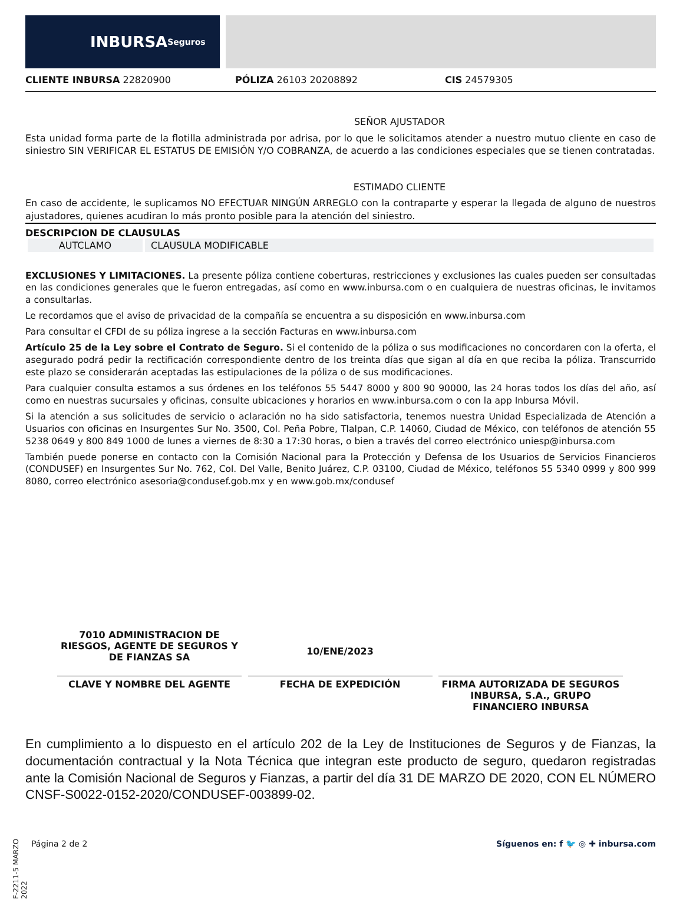INBURSA
Seguros
CLIENTE INBURSA 22820900 PÓLIZA 26103 20208892 CIS 24579305
SEÑOR AJUSTADOR
Esta unidad forma parte de la flotilla administrada por adrisa, por lo que le solicitamos atender a nuestro mutuo cliente en caso de siniestro SIN VERIFICAR EL ESTATUS DE EMISIÓN Y/O COBRANZA, de acuerdo a las condiciones especiales que se tienen contratadas.
ESTIMADO CLIENTE
En caso de accidente, le suplicamos NO EFECTUAR NINGÚN ARREGLO con la contraparte y esperar la llegada de alguno de nuestros ajustadores, quienes acudiran lo más pronto posible para la atención del siniestro.
DESCRIPCION DE CLAUSULAS
| AUTCLAMO | CLAUSULA MODIFICABLE |
EXCLUSIONES Y LIMITACIONES. La presente póliza contiene coberturas, restricciones y exclusiones las cuales pueden ser consultadas en las condiciones generales que le fueron entregadas, así como en www.inbursa.com o en cualquiera de nuestras oficinas, le invitamos a consultarlas.
Le recordamos que el aviso de privacidad de la compañía se encuentra a su disposición en www.inbursa.com
Para consultar el CFDI de su póliza ingrese a la sección Facturas en www.inbursa.com
Artículo 25 de la Ley sobre el Contrato de Seguro. Si el contenido de la póliza o sus modificaciones no concordaren con la oferta, el asegurado podrá pedir la rectificación correspondiente dentro de los treinta días que sigan al día en que reciba la póliza. Transcurrido este plazo se considerarán aceptadas las estipulaciones de la póliza o de sus modificaciones.
Para cualquier consulta estamos a sus órdenes en los teléfonos 55 5447 8000 y 800 90 90000, las 24 horas todos los días del año, así como en nuestras sucursales y oficinas, consulte ubicaciones y horarios en www.inbursa.com o con la app Inbursa Móvil.
Si la atención a sus solicitudes de servicio o aclaración no ha sido satisfactoria, tenemos nuestra Unidad Especializada de Atención a Usuarios con oficinas en Insurgentes Sur No. 3500, Col. Peña Pobre, Tlalpan, C.P. 14060, Ciudad de México, con teléfonos de atención 55 5238 0649 y 800 849 1000 de lunes a viernes de 8:30 a 17:30 horas, o bien a través del correo electrónico uniesp@inbursa.com
También puede ponerse en contacto con la Comisión Nacional para la Protección y Defensa de los Usuarios de Servicios Financieros (CONDUSEF) en Insurgentes Sur No. 762, Col. Del Valle, Benito Juárez, C.P. 03100, Ciudad de México, teléfonos 55 5340 0999 y 800 999 8080, correo electrónico asesoria@condusef.gob.mx y en www.gob.mx/condusef
7010 ADMINISTRACION DE RIESGOS, AGENTE DE SEGUROS Y DE FIANZAS SA
CLAVE Y NOMBRE DEL AGENTE
10/ENE/2023
FECHA DE EXPEDICIÓN
FIRMA AUTORIZADA DE SEGUROS INBURSA, S.A., GRUPO FINANCIERO INBURSA
En cumplimiento a lo dispuesto en el artículo 202 de la Ley de Instituciones de Seguros y de Fianzas, la documentación contractual y la Nota Técnica que integran este producto de seguro, quedaron registradas ante la Comisión Nacional de Seguros y Fianzas, a partir del día 31 DE MARZO DE 2020, CON EL NÚMERO CNSF-S0022-0152-2020/CONDUSEF-003899-02.
Página 2 de 2 Síguenos en: f 🐦 ◎ ✚ inbursa.com
F-2211-5 MARZO 2022